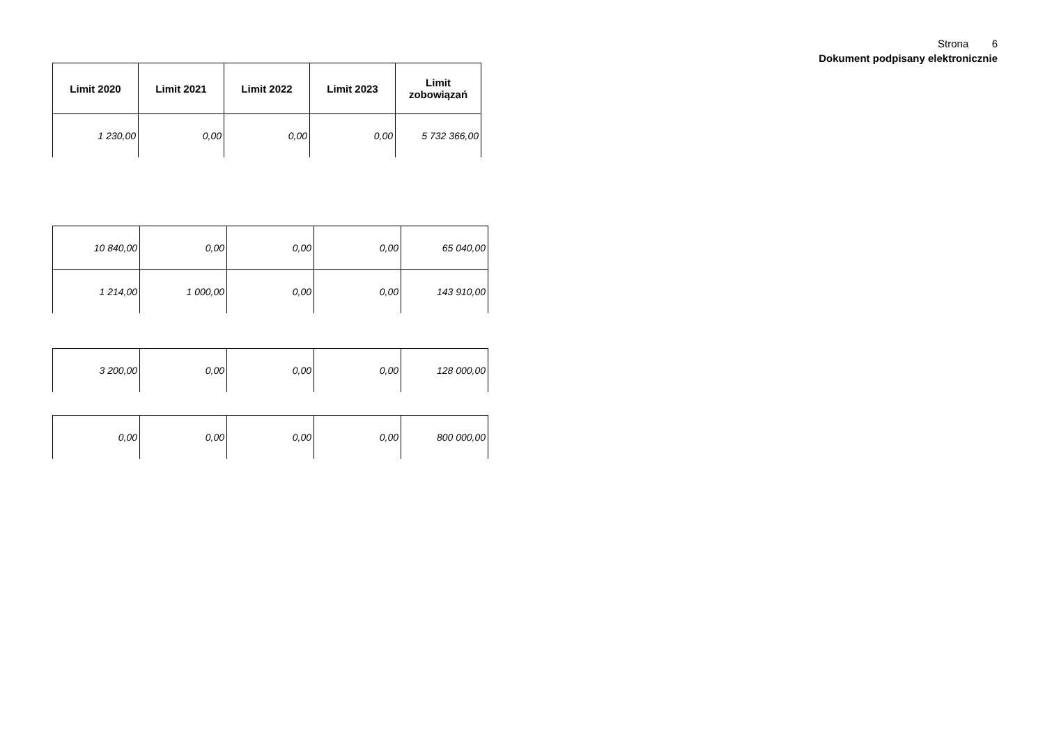Strona 6
Dokument podpisany elektronicznie
| Limit 2020 | Limit 2021 | Limit 2022 | Limit 2023 | Limit zobowiązań |
| --- | --- | --- | --- | --- |
| 1 230,00 | 0,00 | 0,00 | 0,00 | 5 732 366,00 |
| 10 840,00 | 0,00 | 0,00 | 0,00 | 65 040,00 |
| 1 214,00 | 1 000,00 | 0,00 | 0,00 | 143 910,00 |
| 3 200,00 | 0,00 | 0,00 | 0,00 | 128 000,00 |
| 0,00 | 0,00 | 0,00 | 0,00 | 800 000,00 |